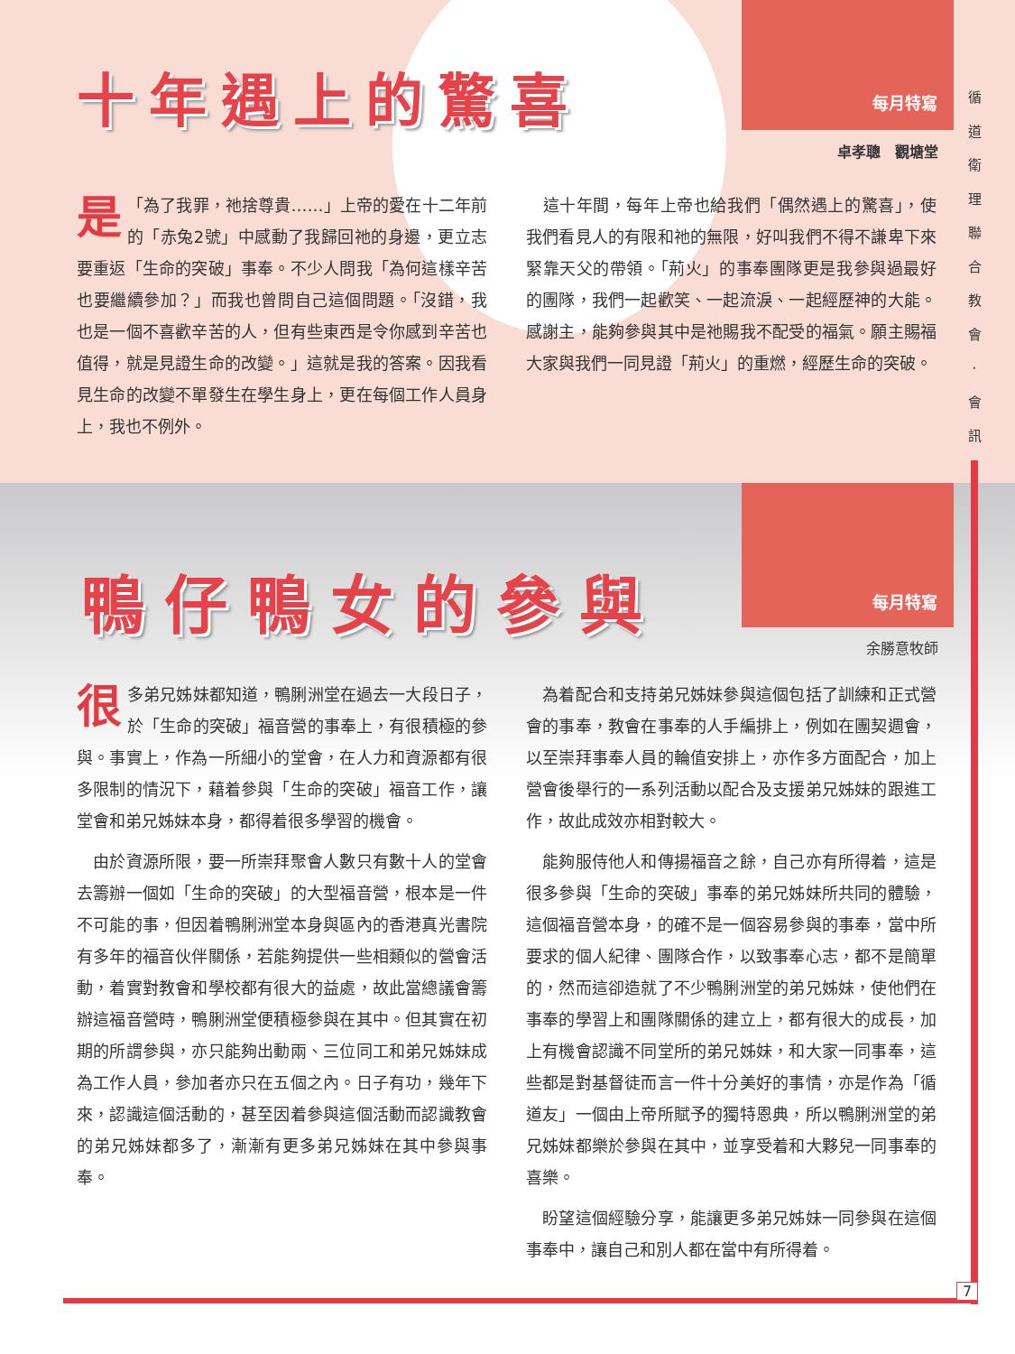每月特寫
每月特寫
循 道 衛 理 聯 合 教 會 · 會 訊
十年遇上的驚喜
卓孝聰　觀塘堂
「 是 為了我罪，祂捨尊貴……」上帝的愛在十二年前的「赤兔2號」中感動了我歸回祂的身邊，更立志要重返「生命的突破」事奉。不少人問我「為何這樣辛苦也要繼續參加？」而我也曾問自己這個問題。「沒錯，我也是一個不喜歡辛苦的人，但有些東西是令你感到辛苦也值得，就是見證生命的改變。」這就是我的答案。因我看見生命的改變不單發生在學生身上，更在每個工作人員身上，我也不例外。
　這十年間，每年上帝也給我們「偶然遇上的驚喜」，使我們看見人的有限和祂的無限，好叫我們不得不謙卑下來緊靠天父的帶領。「荊火」的事奉團隊更是我參與過最好的團隊，我們一起歡笑、一起流淚、一起經歷神的大能。感謝主，能夠參與其中是祂賜我不配受的福氣。願主賜福大家與我們一同見證「荊火」的重燃，經歷生命的突破。
鴨仔鴨女的參與
余勝意牧師
很多弟兄姊妹都知道，鴨脷洲堂在過去一大段日子，於「生命的突破」福音營的事奉上，有很積極的參與。事實上，作為一所細小的堂會，在人力和資源都有很多限制的情況下，藉着參與「生命的突破」福音工作，讓堂會和弟兄姊妹本身，都得着很多學習的機會。
　由於資源所限，要一所崇拜聚會人數只有數十人的堂會去籌辦一個如「生命的突破」的大型福音營，根本是一件不可能的事，但因着鴨脷洲堂本身與區內的香港真光書院有多年的福音伙伴關係，若能夠提供一些相類似的營會活動，着實對教會和學校都有很大的益處，故此當總議會籌辦這福音營時，鴨脷洲堂便積極參與在其中。但其實在初期的所謂參與，亦只能夠出動兩、三位同工和弟兄姊妹成為工作人員，參加者亦只在五個之內。日子有功，幾年下來，認識這個活動的，甚至因着參與這個活動而認識教會的弟兄姊妹都多了，漸漸有更多弟兄姊妹在其中參與事奉。
　為着配合和支持弟兄姊妹參與這個包括了訓練和正式營會的事奉，教會在事奉的人手編排上，例如在團契週會，以至崇拜事奉人員的輪值安排上，亦作多方面配合，加上營會後舉行的一系列活動以配合及支援弟兄姊妹的跟進工作，故此成效亦相對較大。
　能夠服侍他人和傳揚福音之餘，自己亦有所得着，這是很多參與「生命的突破」事奉的弟兄姊妹所共同的體驗，這個福音營本身，的確不是一個容易參與的事奉，當中所要求的個人紀律、團隊合作，以致事奉心志，都不是簡單的，然而這卻造就了不少鴨脷洲堂的弟兄姊妹，使他們在事奉的學習上和團隊關係的建立上，都有很大的成長，加上有機會認識不同堂所的弟兄姊妹，和大家一同事奉，這些都是對基督徒而言一件十分美好的事情，亦是作為「循道友」一個由上帝所賦予的獨特恩典，所以鴨脷洲堂的弟兄姊妹都樂於參與在其中，並享受着和大夥兒一同事奉的喜樂。
　盼望這個經驗分享，能讓更多弟兄姊妹一同參與在這個事奉中，讓自己和別人都在當中有所得着。
7